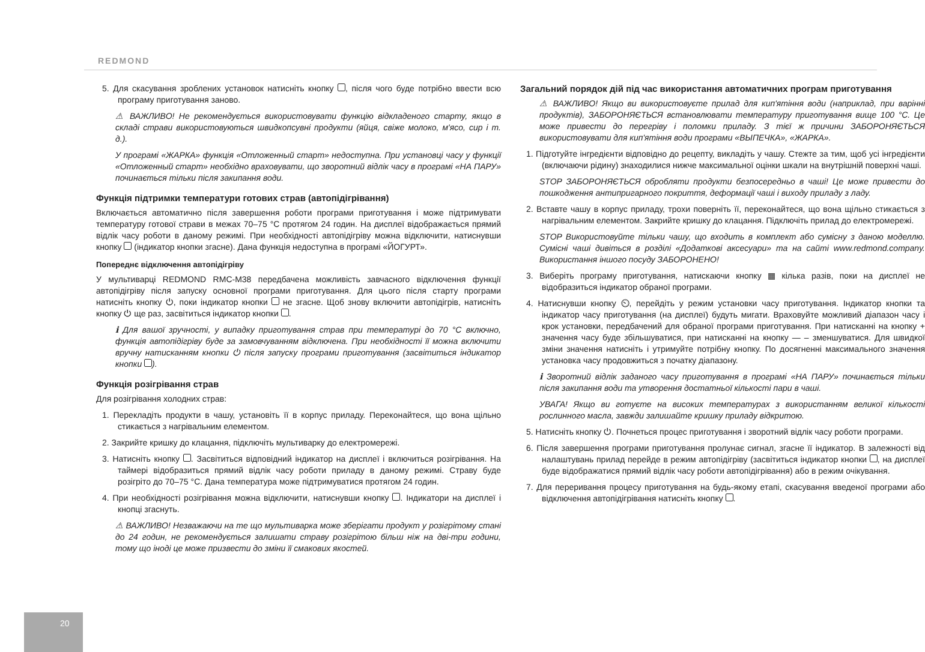REDMOND
5. Для скасування зроблених установок натисніть кнопку , після чого буде потрібно ввести всю програму приготування заново.
⚠ ВАЖЛИВО! Не рекомендується використовувати функцію відкладеного старту, якщо в складі страви використовуються швидкопсувні продукти (яйця, свіже молоко, м'ясо, сир і т. д.).
У програмі «ЖАРКА» функція «Отложенный старт» недоступна. При установці часу у функції «Отложенный старт» необхідно враховувати, що зворотний відлік часу в програмі «НА ПАРУ» починається тільки після закипання води.
Функція підтримки температури готових страв (автопідігрівання)
Включається автоматично після завершення роботи програми приготування і може підтримувати температуру готової страви в межах 70–75 °C протягом 24 годин. На дисплеї відображається прямий відлік часу роботи в даному режимі. При необхідності автопідігріву можна відключити, натиснувши кнопку (індикатор кнопки згасне). Дана функція недоступна в програмі «ЙОГУРТ».
Попереднє відключення автопідігріву
У мультиварці REDMOND RMC-M38 передбачена можливість завчасного відключення функції автопідігріву після запуску основної програми приготування. Для цього після старту програми натисніть кнопку ⏻, поки індикатор кнопки не згасне. Щоб знову включити автопідігрів, натисніть кнопку ⏻ ще раз, засвітиться індикатор кнопки .
ℹ Для вашої зручності, у випадку приготування страв при температурі до 70 °C включно, функція автопідігріву буде за замовчуванням відключена. При необхідності її можна включити вручну натисканням кнопки ⏻ після запуску програми приготування (засвітиться індикатор кнопки ).
Функція розігрівання страв
Для розігрівання холодних страв:
1. Перекладіть продукти в чашу, установіть її в корпус приладу. Переконайтеся, що вона щільно стикається з нагрівальним елементом.
2. Закрийте кришку до клацання, підключіть мультиварку до електромережі.
3. Натисніть кнопку . Засвітиться відповідний індикатор на дисплеї і включиться розігрівання. На таймері відобразиться прямий відлік часу роботи приладу в даному режимі. Страву буде розігріто до 70–75 °C. Дана температура може підтримуватися протягом 24 годин.
4. При необхідності розігрівання можна відключити, натиснувши кнопку . Індикатори на дисплеї і кнопці згаснуть.
⚠ ВАЖЛИВО! Незважаючи на те що мультиварка може зберігати продукт у розігрітому стані до 24 годин, не рекомендується залишати страву розігрітою більш ніж на дві-три години, тому що іноді це може призвести до зміни її смакових якостей.
Загальний порядок дій під час використання автоматичних програм приготування
⚠ ВАЖЛИВО! Якщо ви використовуєте прилад для кип'ятіння води (наприклад, при варінні продуктів), ЗАБОРОНЯЄТЬСЯ встановлювати температуру приготування вище 100 °C. Це може привести до перегріву і поломки приладу. З тієї ж причини ЗАБОРОНЯЄТЬСЯ використовувати для кип'ятіння води програми «ВЫПЕЧКА», «ЖАРКА».
1. Підготуйте інгредієнти відповідно до рецепту, викладіть у чашу. Стежте за тим, щоб усі інгредієнти (включаючи рідину) знаходилися нижче максимальної оцінки шкали на внутрішній поверхні чаші.
STOP ЗАБОРОНЯЄТЬСЯ обробляти продукти безпосередньо в чаші! Це може привести до пошкодження антипригарного покриття, деформації чаші і виходу приладу з ладу.
2. Вставте чашу в корпус приладу, трохи поверніть її, переконайтеся, що вона щільно стикається з нагрівальним елементом. Закрийте кришку до клацання. Підключіть прилад до електромережі.
STOP Використовуйте тільки чашу, що входить в комплект або сумісну з даною моделлю. Сумісні чаші дивіться в розділі «Додаткові аксесуари» та на сайті www.redmond.company. Використання іншого посуду ЗАБОРОНЕНО!
3. Виберіть програму приготування, натискаючи кнопку ▦ кілька разів, поки на дисплеї не відобразиться індикатор обраної програми.
4. Натиснувши кнопку ⏲, перейдіть у режим установки часу приготування. Індикатор кнопки та індикатор часу приготування (на дисплеї) будуть мигати. Враховуйте можливий діапазон часу і крок установки, передбачений для обраної програми приготування. При натисканні на кнопку + значення часу буде збільшуватися, при натисканні на кнопку — – зменшуватися. Для швидкої зміни значення натисніть і утримуйте потрібну кнопку. По досягненні максимального значення установка часу продовжиться з початку діапазону.
ℹ Зворотний відлік заданого часу приготування в програмі «НА ПАРУ» починається тільки після закипання води та утворення достатньої кількості пари в чаші.
УВАГА! Якщо ви готуєте на високих температурах з використанням великої кількості рослинного масла, завжди залишайте кришку приладу відкритою.
5. Натисніть кнопку ⏻. Почнеться процес приготування і зворотний відлік часу роботи програми.
6. Після завершення програми приготування пролунає сигнал, згасне її індикатор. В залежності від налаштувань прилад перейде в режим автопідігріву (засвітиться індикатор кнопки , на дисплеї буде відображатися прямий відлік часу роботи автопідігрівання) або в режим очікування.
7. Для переривання процесу приготування на будь-якому етапі, скасування введеної програми або відключення автопідігрівання натисніть кнопку .
20